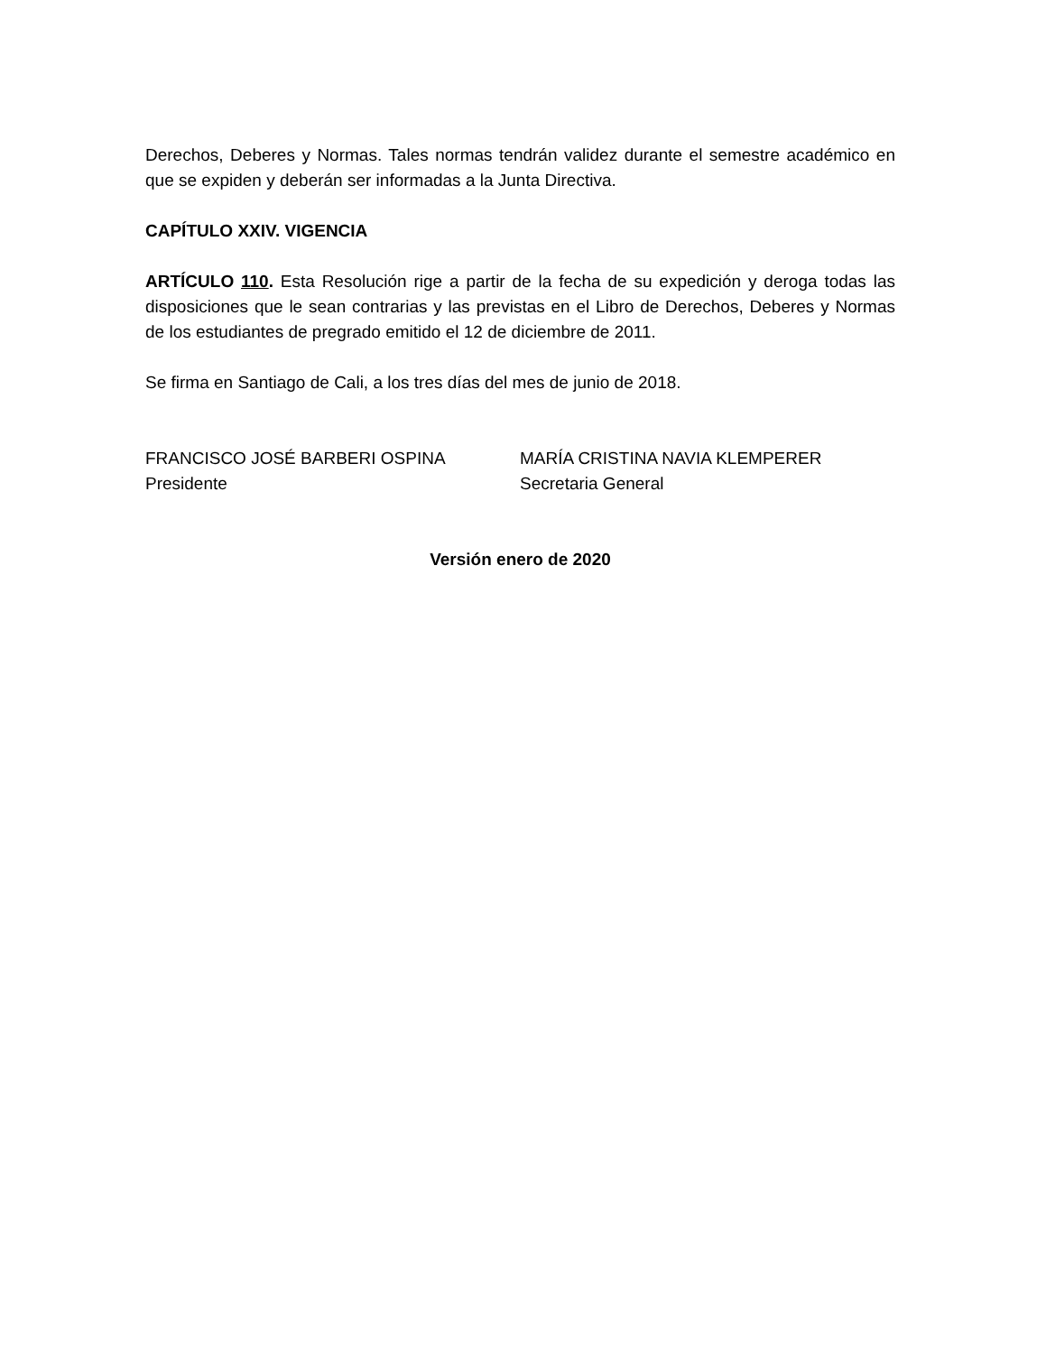Derechos, Deberes y Normas. Tales normas tendrán validez durante el semestre académico en que se expiden y deberán ser informadas a la Junta Directiva.
CAPÍTULO XXIV. VIGENCIA
ARTÍCULO 110. Esta Resolución rige a partir de la fecha de su expedición y deroga todas las disposiciones que le sean contrarias y las previstas en el Libro de Derechos, Deberes y Normas de los estudiantes de pregrado emitido el 12 de diciembre de 2011.
Se firma en Santiago de Cali, a los tres días del mes de junio de 2018.
FRANCISCO JOSÉ BARBERI OSPINA
Presidente
MARÍA CRISTINA NAVIA KLEMPERER
Secretaria General
Versión enero de 2020